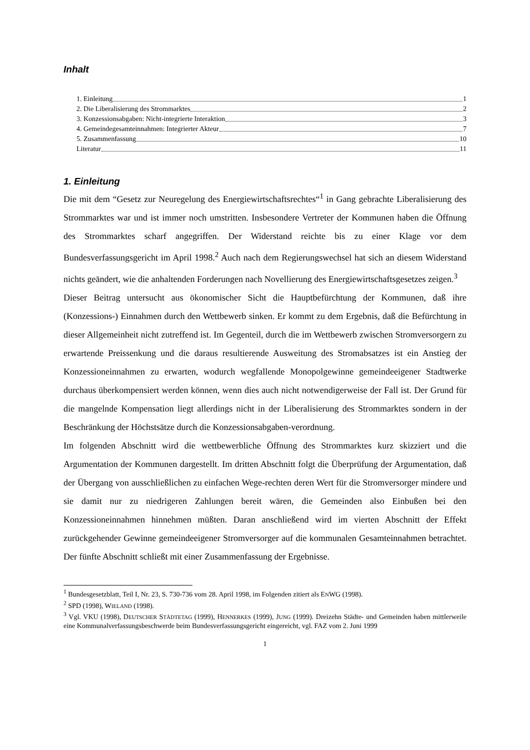Inhalt
1. Einleitung 1
2. Die Liberalisierung des Strommarktes 2
3. Konzessionsabgaben: Nicht-integrierte Interaktion 3
4. Gemeindegesamteinnahmen: Integrierter Akteur 7
5. Zusammenfassung 10
Literatur 11
1. Einleitung
Die mit dem “Gesetz zur Neuregelung des Energiewirtschaftsrechtes“<sup>1</sup> in Gang gebrachte Liberalisierung des Strommarktes war und ist immer noch umstritten. Insbesondere Vertreter der Kommunen haben die Öffnung des Strommarktes scharf angegriffen. Der Widerstand reichte bis zu einer Klage vor dem Bundesverfassungsgericht im April 1998.<sup>2</sup> Auch nach dem Regierungswechsel hat sich an diesem Widerstand nichts geändert, wie die anhaltenden Forderungen nach Novellierung des Energiewirtschaftsgesetzes zeigen.<sup>3</sup>
Dieser Beitrag untersucht aus ökonomischer Sicht die Hauptbefürchtung der Kommunen, daß ihre (Konzessions-) Einnahmen durch den Wettbewerb sinken. Er kommt zu dem Ergebnis, daß die Befürchtung in dieser Allgemeinheit nicht zutreffend ist. Im Gegenteil, durch die im Wettbewerb zwischen Stromversorgern zu erwartende Preissenkung und die daraus resultierende Ausweitung des Stromabsatzes ist ein Anstieg der Konzessioneinnahmen zu erwarten, wodurch wegfallende Monopolgewinne gemeindeeigener Stadtwerke durchaus überkompensiert werden können, wenn dies auch nicht notwendigerweise der Fall ist. Der Grund für die mangelnde Kompensation liegt allerdings nicht in der Liberalisierung des Strommarktes sondern in der Beschränkung der Höchstsätze durch die Konzessionsabgaben-verordnung.
Im folgenden Abschnitt wird die wettbewerbliche Öffnung des Strommarktes kurz skizziert und die Argumentation der Kommunen dargestellt. Im dritten Abschnitt folgt die Überprüfung der Argumentation, daß der Übergang von ausschließlichen zu einfachen Wege-rechten deren Wert für die Stromversorger mindere und sie damit nur zu niedrigeren Zahlungen bereit wären, die Gemeinden also Einbußen bei den Konzessioneinnahmen hinnehmen müßten. Daran anschließend wird im vierten Abschnitt der Effekt zurückgehender Gewinne gemeindeeigener Stromversorger auf die kommunalen Gesamteinnahmen betrachtet. Der fünfte Abschnitt schließt mit einer Zusammenfassung der Ergebnisse.
<sup>1</sup> Bundesgesetzblatt, Teil I, Nr. 23, S. 730-736 vom 28. April 1998, im Folgenden zitiert als ENWG (1998).
<sup>2</sup> SPD (1998), WIELAND (1998).
<sup>3</sup> Vgl. VKU (1998), DEUTSCHER STÄDTETAG (1999), HENNERKES (1999), JUNG (1999). Dreizehn Städte- und Gemeinden haben mittlerweile eine Kommunalverfassungsbeschwerde beim Bundesverfassungsgericht eingereicht, vgl. FAZ vom 2. Juni 1999
1